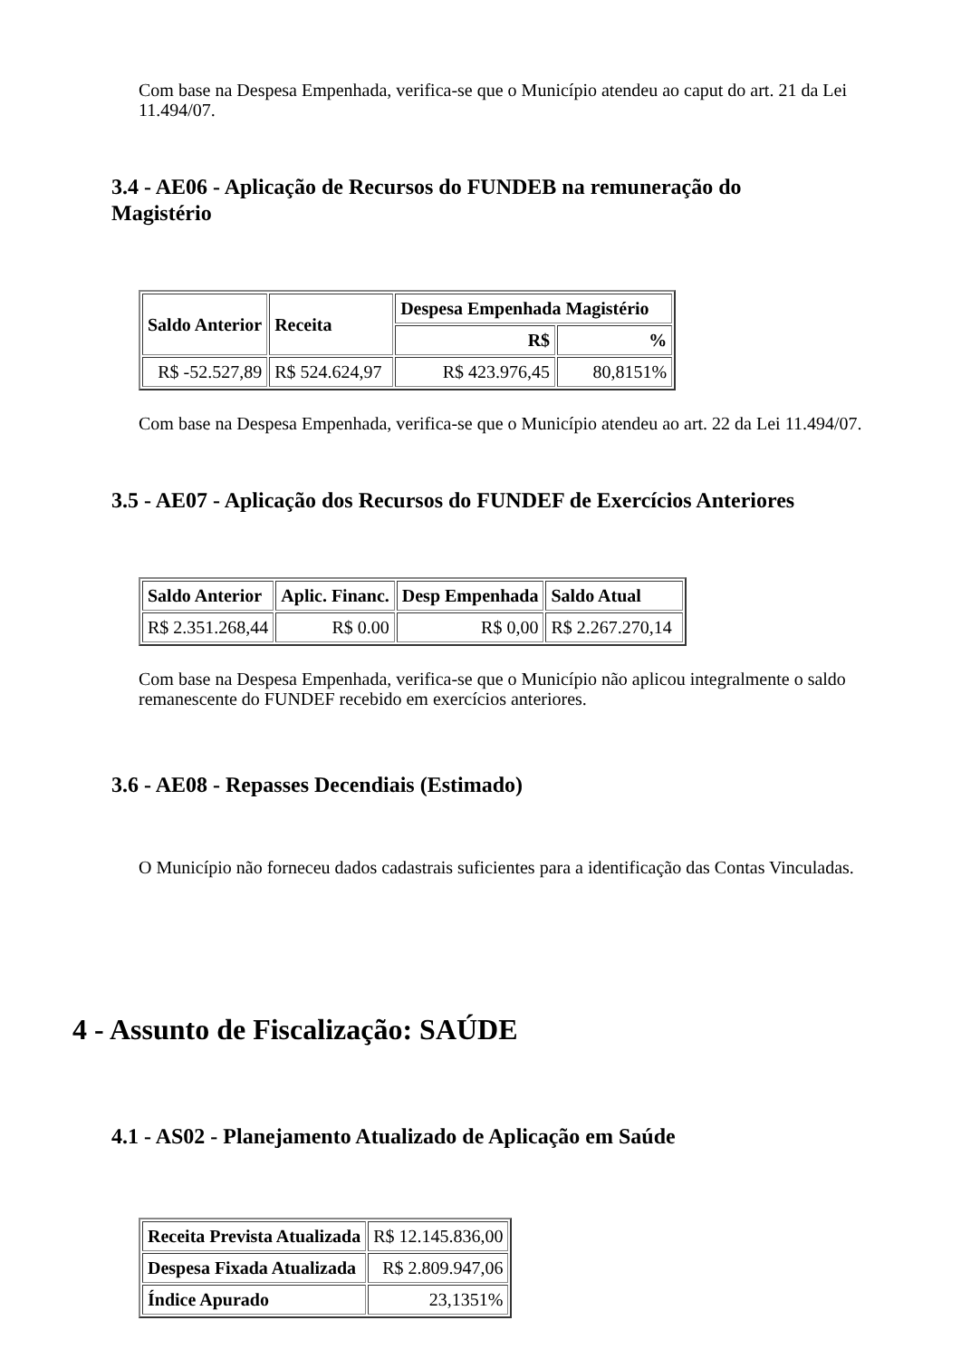Com base na Despesa Empenhada, verifica-se que o Município atendeu ao caput do art. 21 da Lei 11.494/07.
3.4 - AE06 - Aplicação de Recursos do FUNDEB na remuneração do Magistério
| Saldo Anterior | Receita | Despesa Empenhada Magistério | |
| --- | --- | --- | --- |
| | | R$ | % |
| R$ -52.527,89 | R$ 524.624,97 | R$ 423.976,45 | 80,8151% |
Com base na Despesa Empenhada, verifica-se que o Município atendeu ao art. 22 da Lei 11.494/07.
3.5 - AE07 - Aplicação dos Recursos do FUNDEF de Exercícios Anteriores
| Saldo Anterior | Aplic. Financ. | Desp Empenhada | Saldo Atual |
| --- | --- | --- | --- |
| R$ 2.351.268,44 | R$ 0.00 | R$ 0,00 | R$ 2.267.270,14 |
Com base na Despesa Empenhada, verifica-se que o Município não aplicou integralmente o saldo remanescente do FUNDEF recebido em exercícios anteriores.
3.6 - AE08 - Repasses Decendiais (Estimado)
O Município não forneceu dados cadastrais suficientes para a identificação das Contas Vinculadas.
4 - Assunto de Fiscalização: SAÚDE
4.1 - AS02 - Planejamento Atualizado de Aplicação em Saúde
| Receita Prevista Atualizada | R$ 12.145.836,00 |
| Despesa Fixada Atualizada | R$ 2.809.947,06 |
| Índice Apurado | 23,1351% |